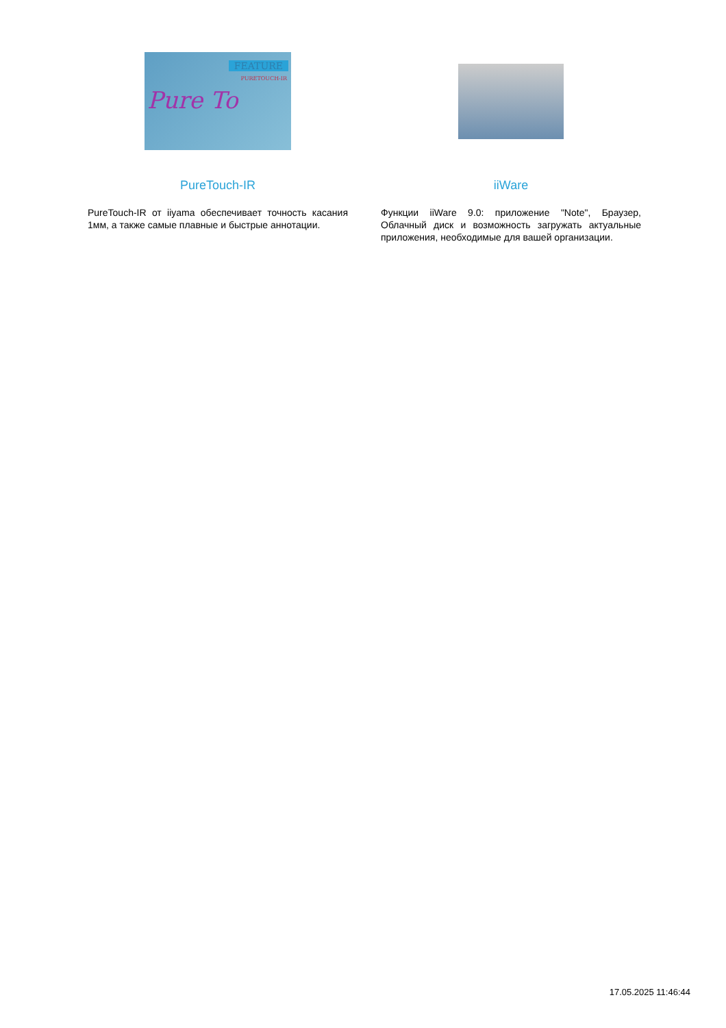FEATURE
PURETOUCH-IR
Pure To
PureTouch-IR
PureTouch-IR от iiyama обеспечивает точность касания 1мм, а также самые плавные и быстрые аннотации.
iiWare
Функции iiWare 9.0: приложение "Note", Браузер, Облачный диск и возможность загружать актуальные приложения, необходимые для вашей организации.
17.05.2025 11:46:44